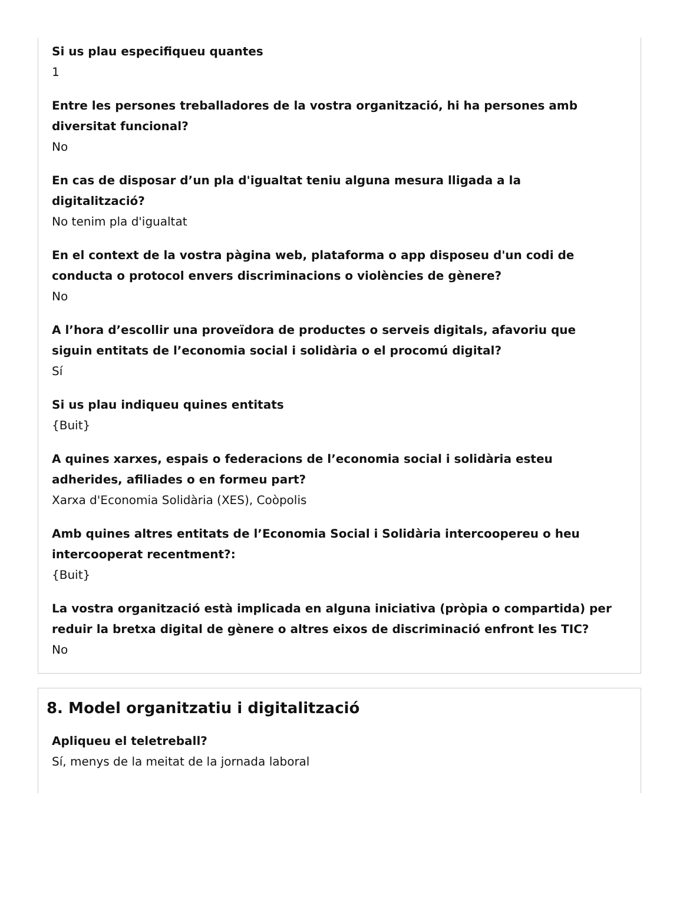Si us plau especifiqueu quantes
1
Entre les persones treballadores de la vostra organització, hi ha persones amb diversitat funcional?
No
En cas de disposar d’un pla d'igualtat teniu alguna mesura lligada a la digitalització?
No tenim pla d'igualtat
En el context de la vostra pàgina web, plataforma o app disposeu d'un codi de conducta o protocol envers discriminacions o violències de gènere?
No
A l’hora d’escollir una proveïdora de productes o serveis digitals, afavoriu que siguin entitats de l’economia social i solidària o el procomú digital?
Sí
Si us plau indiqueu quines entitats
{Buit}
A quines xarxes, espais o federacions de l’economia social i solidària esteu adherides, afiliades o en formeu part?
Xarxa d'Economia Solidària (XES), Coòpolis
Amb quines altres entitats de l’Economia Social i Solidària intercoopereu o heu intercooperat recentment?:
{Buit}
La vostra organització està implicada en alguna iniciativa (pròpia o compartida) per reduir la bretxa digital de gènere o altres eixos de discriminació enfront les TIC?
No
8. Model organitzatiu i digitalització
Apliqueu el teletreball?
Sí, menys de la meitat de la jornada laboral